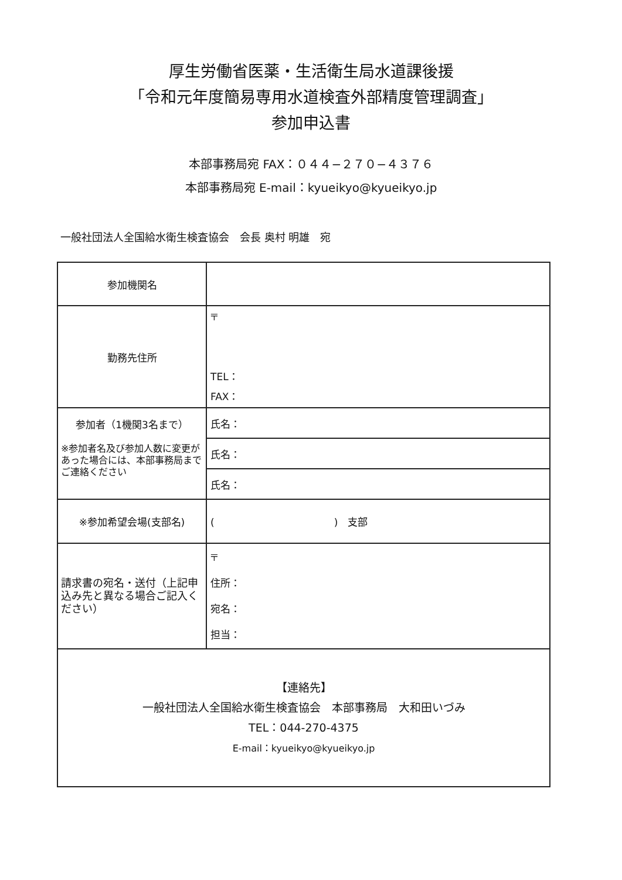厚生労働省医薬・生活衛生局水道課後援
「令和元年度簡易専用水道検査外部精度管理調査」
参加申込書
本部事務局宛 FAX：０４４−２７０−４３７６
本部事務局宛 E-mail：kyueikyo@kyueikyo.jp
一般社団法人全国給水衛生検査協会　会長 奥村 明雄　宛
| 参加機関名 | |
| 勤務先住所 | 〒 TEL： FAX： |
| 参加者（1機関3名まで） ※参加者名及び参加人数に変更があった場合には、本部事務局までご連絡ください | 氏名： |
| | 氏名： |
| | 氏名： |
| ※参加希望会場(支部名) | ( ) 支部 |
| 請求書の宛名・送付（上記申込み先と異なる場合ご記入ください） | 〒 住所： 宛名： 担当： |
| 【連絡先】 一般社団法人全国給水衛生検査協会 本部事務局 大和田いづみ TEL：044-270-4375 E-mail：kyueikyo@kyueikyo.jp | |